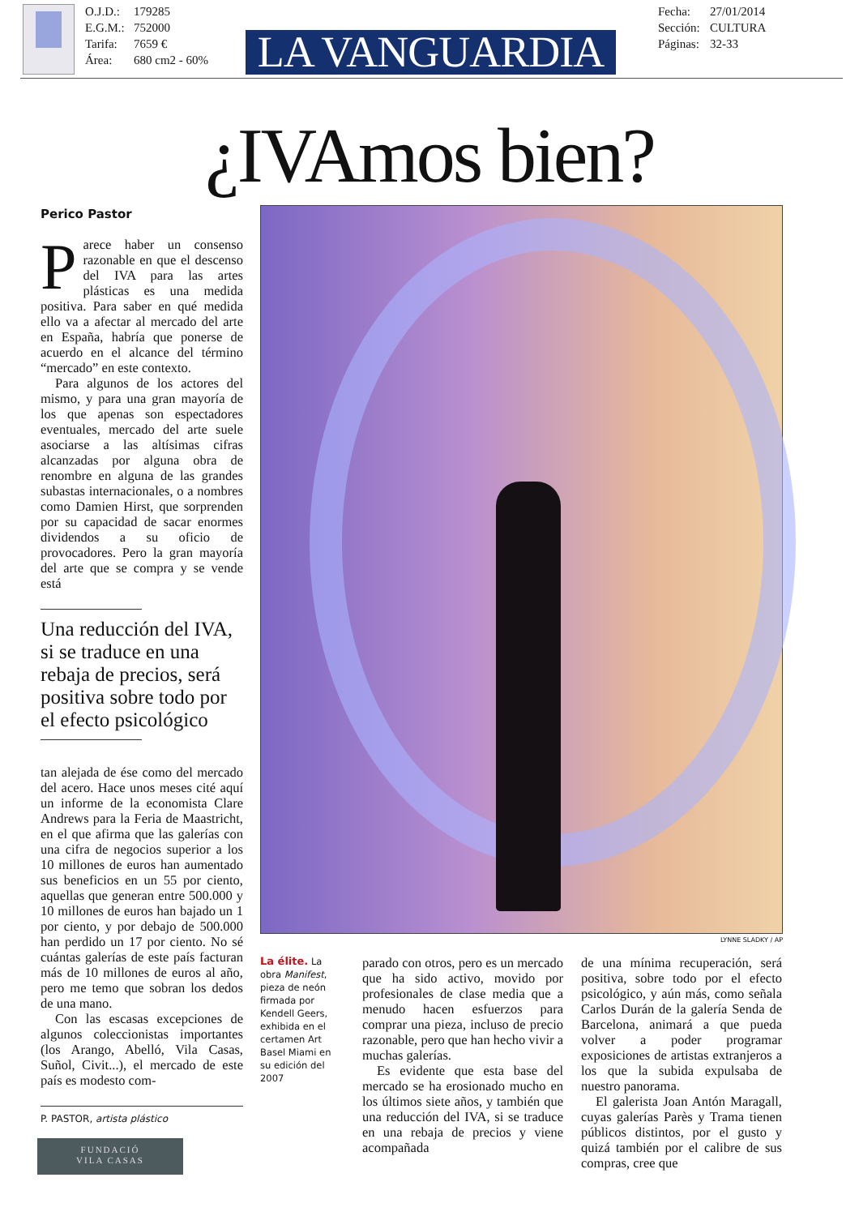O.J.D.: 179285
E.G.M.: 752000
Tarifa: 7659 €
Área: 680 cm2 - 60%
LA VANGUARDIA
Fecha: 27/01/2014
Sección: CULTURA
Páginas: 32-33
¿IVAmos bien?
Perico Pastor
Parece haber un consenso razonable en que el descenso del IVA para las artes plásticas es una medida positiva. Para saber en qué medida ello va a afectar al mercado del arte en España, habría que ponerse de acuerdo en el alcance del término “mercado” en este contexto.
Para algunos de los actores del mismo, y para una gran mayoría de los que apenas son espectadores eventuales, mercado del arte suele asociarse a las altísimas cifras alcanzadas por alguna obra de renombre en alguna de las grandes subastas internacionales, o a nombres como Damien Hirst, que sorprenden por su capacidad de sacar enormes dividendos a su oficio de provocadores. Pero la gran mayoría del arte que se compra y se vende está
Una reducción del IVA, si se traduce en una rebaja de precios, será positiva sobre todo por el efecto psicológico
tan alejada de ése como del mercado del acero. Hace unos meses cité aquí un informe de la economista Clare Andrews para la Feria de Maastricht, en el que afirma que las galerías con una cifra de negocios superior a los 10 millones de euros han aumentado sus beneficios en un 55 por ciento, aquellas que generan entre 500.000 y 10 millones de euros han bajado un 1 por ciento, y por debajo de 500.000 han perdido un 17 por ciento. No sé cuántas galerías de este país facturan más de 10 millones de euros al año, pero me temo que sobran los dedos de una mano.
Con las escasas excepciones de algunos coleccionistas importantes (los Arango, Abelló, Vila Casas, Suñol, Civit...), el mercado de este país es modesto com-
P. PASTOR, artista plástico
FUNDACIÓ
VILA CASAS
LYNNE SLADKY / AP
La élite. La obra Manifest, pieza de neón firmada por Kendell Geers, exhibida en el certamen Art Basel Miami en su edición del 2007
parado con otros, pero es un mercado que ha sido activo, movido por profesionales de clase media que a menudo hacen esfuerzos para comprar una pieza, incluso de precio razonable, pero que han hecho vivir a muchas galerías.
Es evidente que esta base del mercado se ha erosionado mucho en los últimos siete años, y también que una reducción del IVA, si se traduce en una rebaja de precios y viene acompañada
de una mínima recuperación, será positiva, sobre todo por el efecto psicológico, y aún más, como señala Carlos Durán de la galería Senda de Barcelona, animará a que pueda volver a poder programar exposiciones de artistas extranjeros a los que la subida expulsaba de nuestro panorama.
El galerista Joan Antón Maragall, cuyas galerías Parès y Trama tienen públicos distintos, por el gusto y quizá también por el calibre de sus compras, cree que